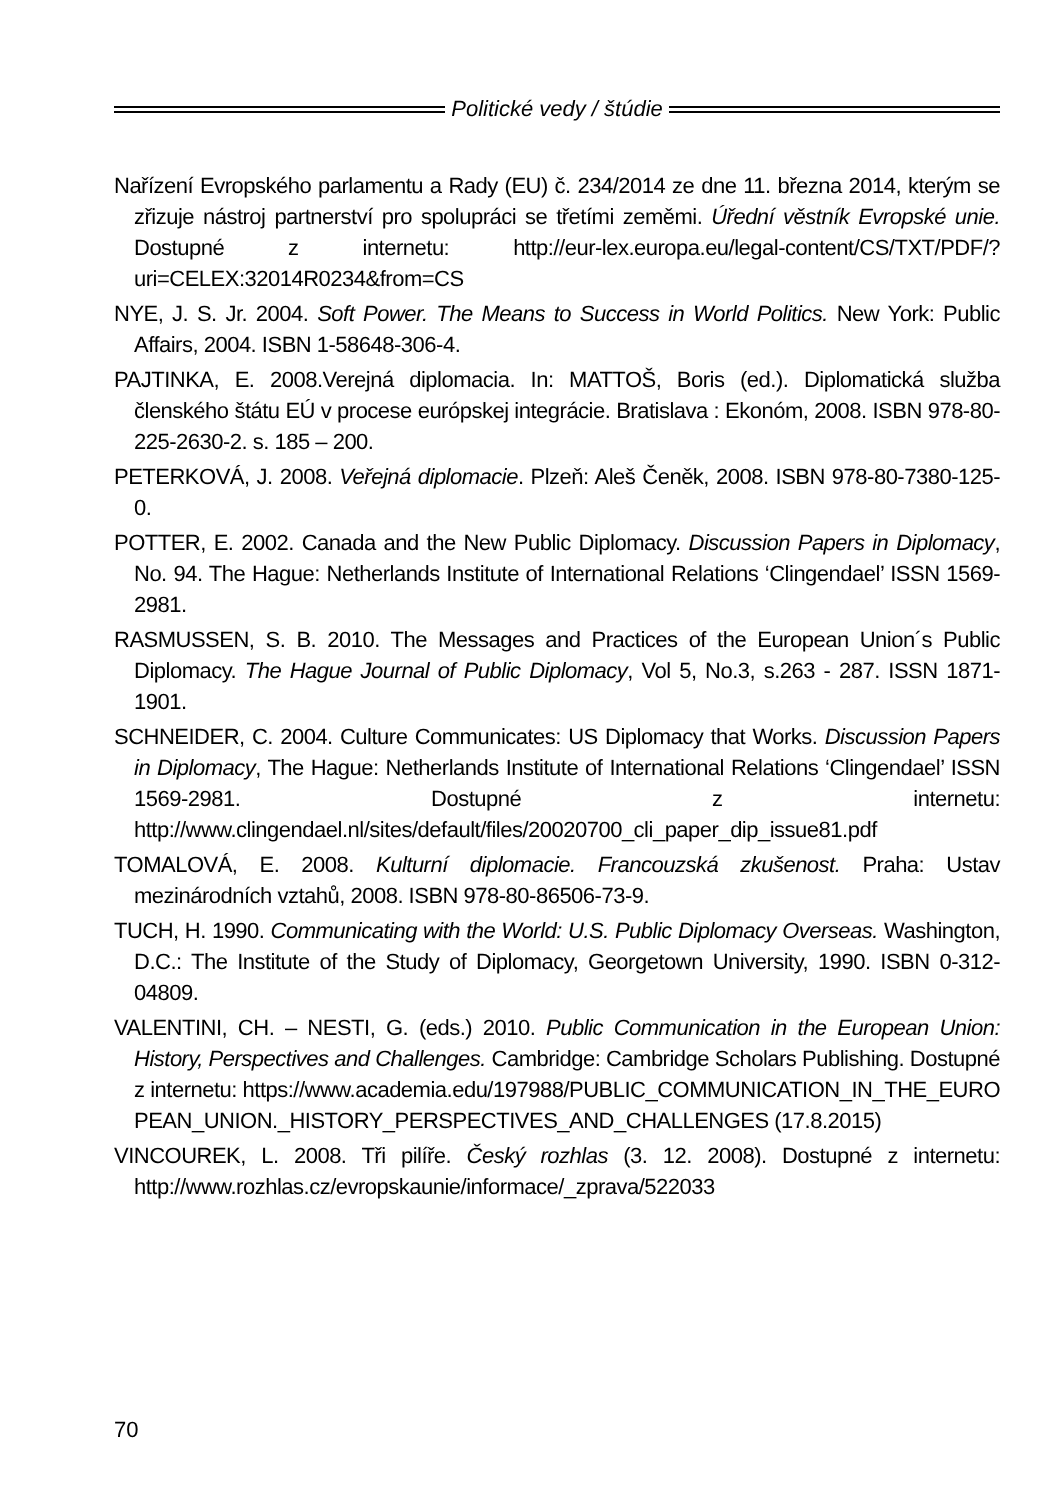Politické vedy / štúdie
Nařízení Evropského parlamentu a Rady (EU) č. 234/2014 ze dne 11. března 2014, kterým se zřizuje nástroj partnerství pro spolupráci se třetími zeměmi. Úřední věstník Evropské unie. Dostupné z internetu: http://eur-lex.europa.eu/legal-content/CS/TXT/PDF/?uri=CELEX:32014R0234&from=CS
NYE, J. S. Jr. 2004. Soft Power. The Means to Success in World Politics. New York: Public Affairs, 2004. ISBN 1-58648-306-4.
PAJTINKA, E. 2008.Verejná diplomacia. In: MATTOŠ, Boris (ed.). Diplomatická služba členského štátu EÚ v procese európskej integrácie. Bratislava : Ekonóm, 2008. ISBN 978-80-225-2630-2. s. 185 – 200.
PETERKOVÁ, J. 2008. Veřejná diplomacie. Plzeň: Aleš Čeněk, 2008. ISBN 978-80-7380-125-0.
POTTER, E. 2002. Canada and the New Public Diplomacy. Discussion Papers in Diplomacy, No. 94. The Hague: Netherlands Institute of International Relations ‘Clingendael’ ISSN 1569-2981.
RASMUSSEN, S. B. 2010. The Messages and Practices of the European Union´s Public Diplomacy. The Hague Journal of Public Diplomacy, Vol 5, No.3, s.263 - 287. ISSN 1871-1901.
SCHNEIDER, C. 2004. Culture Communicates: US Diplomacy that Works. Discussion Papers in Diplomacy, The Hague: Netherlands Institute of International Relations ‘Clingendael’ ISSN 1569-2981. Dostupné z internetu: http://www.clingendael.nl/sites/default/files/20020700_cli_paper_dip_issue81.pdf
TOMALOVÁ, E. 2008. Kulturní diplomacie. Francouzská zkušenost. Praha: Ustav mezinárodních vztahů, 2008. ISBN 978-80-86506-73-9.
TUCH, H. 1990. Communicating with the World: U.S. Public Diplomacy Overseas. Washington, D.C.: The Institute of the Study of Diplomacy, Georgetown University, 1990. ISBN 0-312-04809.
VALENTINI, CH. – NESTI, G. (eds.) 2010. Public Communication in the European Union: History, Perspectives and Challenges. Cambridge: Cambridge Scholars Publishing. Dostupné z internetu: https://www.academia.edu/197988/PUBLIC_COMMUNICATION_IN_THE_EURO PEAN_UNION._HISTORY_PERSPECTIVES_AND_CHALLENGES (17.8.2015)
VINCOUREK, L. 2008. Tři pilíře. Český rozhlas (3. 12. 2008). Dostupné z internetu: http://www.rozhlas.cz/evropskaunie/informace/_zprava/522033
70